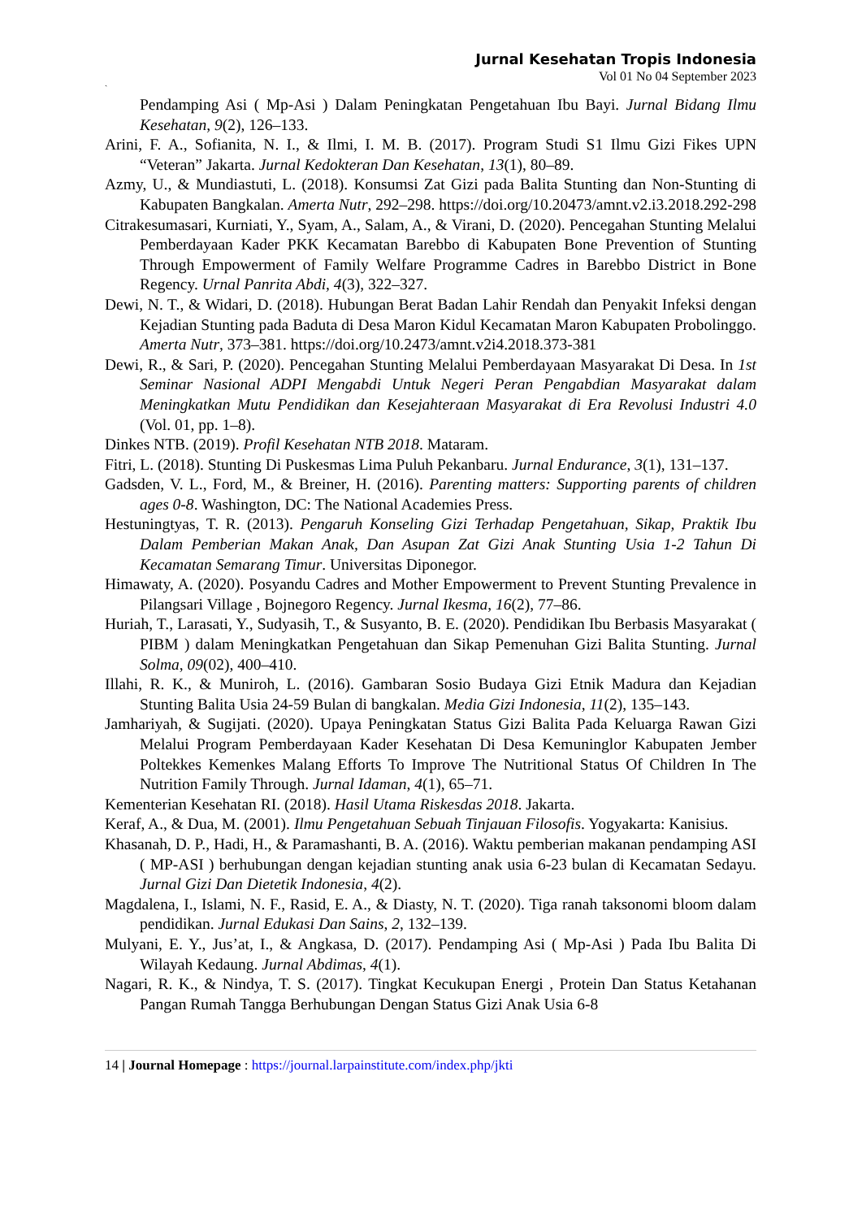Jurnal Kesehatan Tropis Indonesia
Vol 01 No 04 September 2023
`
Pendamping Asi ( Mp-Asi ) Dalam Peningkatan Pengetahuan Ibu Bayi. Jurnal Bidang Ilmu Kesehatan, 9(2), 126–133.
Arini, F. A., Sofianita, N. I., & Ilmi, I. M. B. (2017). Program Studi S1 Ilmu Gizi Fikes UPN “Veteran” Jakarta. Jurnal Kedokteran Dan Kesehatan, 13(1), 80–89.
Azmy, U., & Mundiastuti, L. (2018). Konsumsi Zat Gizi pada Balita Stunting dan Non-Stunting di Kabupaten Bangkalan. Amerta Nutr, 292–298. https://doi.org/10.20473/amnt.v2.i3.2018.292-298
Citrakesumasari, Kurniati, Y., Syam, A., Salam, A., & Virani, D. (2020). Pencegahan Stunting Melalui Pemberdayaan Kader PKK Kecamatan Barebbo di Kabupaten Bone Prevention of Stunting Through Empowerment of Family Welfare Programme Cadres in Barebbo District in Bone Regency. Urnal Panrita Abdi, 4(3), 322–327.
Dewi, N. T., & Widari, D. (2018). Hubungan Berat Badan Lahir Rendah dan Penyakit Infeksi dengan Kejadian Stunting pada Baduta di Desa Maron Kidul Kecamatan Maron Kabupaten Probolinggo. Amerta Nutr, 373–381. https://doi.org/10.2473/amnt.v2i4.2018.373-381
Dewi, R., & Sari, P. (2020). Pencegahan Stunting Melalui Pemberdayaan Masyarakat Di Desa. In 1st Seminar Nasional ADPI Mengabdi Untuk Negeri Peran Pengabdian Masyarakat dalam Meningkatkan Mutu Pendidikan dan Kesejahteraan Masyarakat di Era Revolusi Industri 4.0 (Vol. 01, pp. 1–8).
Dinkes NTB. (2019). Profil Kesehatan NTB 2018. Mataram.
Fitri, L. (2018). Stunting Di Puskesmas Lima Puluh Pekanbaru. Jurnal Endurance, 3(1), 131–137.
Gadsden, V. L., Ford, M., & Breiner, H. (2016). Parenting matters: Supporting parents of children ages 0-8. Washington, DC: The National Academies Press.
Hestuningtyas, T. R. (2013). Pengaruh Konseling Gizi Terhadap Pengetahuan, Sikap, Praktik Ibu Dalam Pemberian Makan Anak, Dan Asupan Zat Gizi Anak Stunting Usia 1-2 Tahun Di Kecamatan Semarang Timur. Universitas Diponegor.
Himawaty, A. (2020). Posyandu Cadres and Mother Empowerment to Prevent Stunting Prevalence in Pilangsari Village , Bojnegoro Regency. Jurnal Ikesma, 16(2), 77–86.
Huriah, T., Larasati, Y., Sudyasih, T., & Susyanto, B. E. (2020). Pendidikan Ibu Berbasis Masyarakat ( PIBM ) dalam Meningkatkan Pengetahuan dan Sikap Pemenuhan Gizi Balita Stunting. Jurnal Solma, 09(02), 400–410.
Illahi, R. K., & Muniroh, L. (2016). Gambaran Sosio Budaya Gizi Etnik Madura dan Kejadian Stunting Balita Usia 24-59 Bulan di bangkalan. Media Gizi Indonesia, 11(2), 135–143.
Jamhariyah, & Sugijati. (2020). Upaya Peningkatan Status Gizi Balita Pada Keluarga Rawan Gizi Melalui Program Pemberdayaan Kader Kesehatan Di Desa Kemuninglor Kabupaten Jember Poltekkes Kemenkes Malang Efforts To Improve The Nutritional Status Of Children In The Nutrition Family Through. Jurnal Idaman, 4(1), 65–71.
Kementerian Kesehatan RI. (2018). Hasil Utama Riskesdas 2018. Jakarta.
Keraf, A., & Dua, M. (2001). Ilmu Pengetahuan Sebuah Tinjauan Filosofis. Yogyakarta: Kanisius.
Khasanah, D. P., Hadi, H., & Paramashanti, B. A. (2016). Waktu pemberian makanan pendamping ASI ( MP-ASI ) berhubungan dengan kejadian stunting anak usia 6-23 bulan di Kecamatan Sedayu. Jurnal Gizi Dan Dietetik Indonesia, 4(2).
Magdalena, I., Islami, N. F., Rasid, E. A., & Diasty, N. T. (2020). Tiga ranah taksonomi bloom dalam pendidikan. Jurnal Edukasi Dan Sains, 2, 132–139.
Mulyani, E. Y., Jus’at, I., & Angkasa, D. (2017). Pendamping Asi ( Mp-Asi ) Pada Ibu Balita Di Wilayah Kedaung. Jurnal Abdimas, 4(1).
Nagari, R. K., & Nindya, T. S. (2017). Tingkat Kecukupan Energi , Protein Dan Status Ketahanan Pangan Rumah Tangga Berhubungan Dengan Status Gizi Anak Usia 6-8
14 | Journal Homepage : https://journal.larpainstitute.com/index.php/jkti